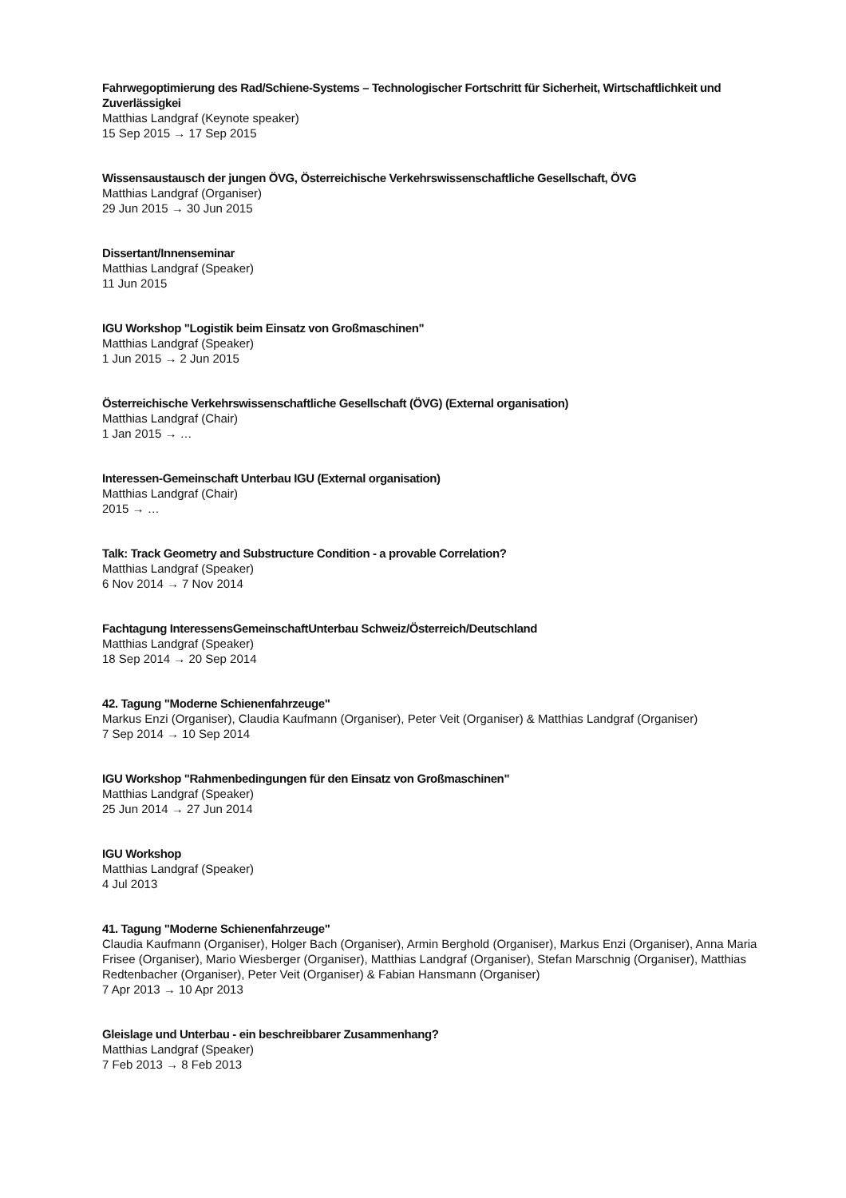Fahrwegoptimierung des Rad/Schiene-Systems – Technologischer Fortschritt für Sicherheit, Wirtschaftlichkeit und Zuverlässigkei
Matthias Landgraf (Keynote speaker)
15 Sep 2015 → 17 Sep 2015
Wissensaustausch der jungen ÖVG, Österreichische Verkehrswissenschaftliche Gesellschaft, ÖVG
Matthias Landgraf (Organiser)
29 Jun 2015 → 30 Jun 2015
Dissertant/Innenseminar
Matthias Landgraf (Speaker)
11 Jun 2015
IGU Workshop "Logistik beim Einsatz von Großmaschinen"
Matthias Landgraf (Speaker)
1 Jun 2015 → 2 Jun 2015
Österreichische Verkehrswissenschaftliche Gesellschaft (ÖVG) (External organisation)
Matthias Landgraf (Chair)
1 Jan 2015 → …
Interessen-Gemeinschaft Unterbau IGU (External organisation)
Matthias Landgraf (Chair)
2015 → …
Talk: Track Geometry and Substructure Condition - a provable Correlation?
Matthias Landgraf (Speaker)
6 Nov 2014 → 7 Nov 2014
Fachtagung InteressensGemeinschaftUnterbau Schweiz/Österreich/Deutschland
Matthias Landgraf (Speaker)
18 Sep 2014 → 20 Sep 2014
42. Tagung "Moderne Schienenfahrzeuge"
Markus Enzi (Organiser), Claudia Kaufmann (Organiser), Peter Veit (Organiser) & Matthias Landgraf (Organiser)
7 Sep 2014 → 10 Sep 2014
IGU Workshop "Rahmenbedingungen für den Einsatz von Großmaschinen"
Matthias Landgraf (Speaker)
25 Jun 2014 → 27 Jun 2014
IGU Workshop
Matthias Landgraf (Speaker)
4 Jul 2013
41. Tagung "Moderne Schienenfahrzeuge"
Claudia Kaufmann (Organiser), Holger Bach (Organiser), Armin Berghold (Organiser), Markus Enzi (Organiser), Anna Maria Frisee (Organiser), Mario Wiesberger (Organiser), Matthias Landgraf (Organiser), Stefan Marschnig (Organiser), Matthias Redtenbacher (Organiser), Peter Veit (Organiser) & Fabian Hansmann (Organiser)
7 Apr 2013 → 10 Apr 2013
Gleislage und Unterbau - ein beschreibbarer Zusammenhang?
Matthias Landgraf (Speaker)
7 Feb 2013 → 8 Feb 2013